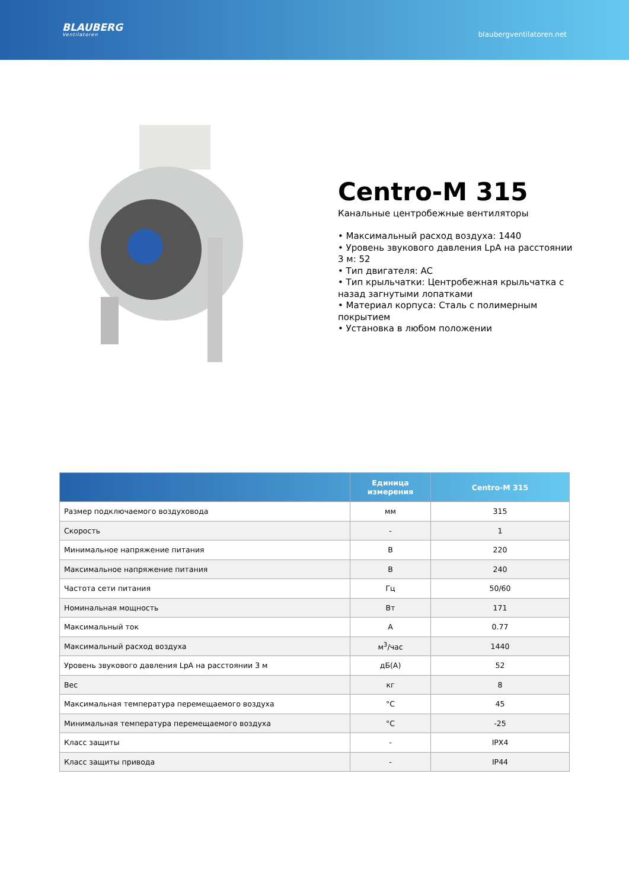BLAUBERG
Ventilatoren
blaubergventilatoren.net
Centro-M 315
Канальные центробежные вентиляторы
• Максимальный расход воздуха: 1440
• Уровень звукового давления LpA на расстоянии 3 м: 52
• Тип двигателя: AC
• Тип крыльчатки: Центробежная крыльчатка с назад загнутыми лопатками
• Материал корпуса: Сталь с полимерным покрытием
• Установка в любом положении
| | Единица измерения | Centro-M 315 |
| --- | --- | --- |
| Размер подключаемого воздуховода | мм | 315 |
| Скорость | - | 1 |
| Минимальное напряжение питания | В | 220 |
| Максимальное напряжение питания | В | 240 |
| Частота сети питания | Гц | 50/60 |
| Номинальная мощность | Вт | 171 |
| Максимальный ток | А | 0.77 |
| Максимальный расход воздуха | м<sup>3</sup>/час | 1440 |
| Уровень звукового давления LpA на расстоянии 3 м | дБ(А) | 52 |
| Вес | кг | 8 |
| Максимальная температура перемещаемого воздуха | °C | 45 |
| Минимальная температура перемещаемого воздуха | °C | -25 |
| Класс защиты | - | IPX4 |
| Класс защиты привода | - | IP44 |